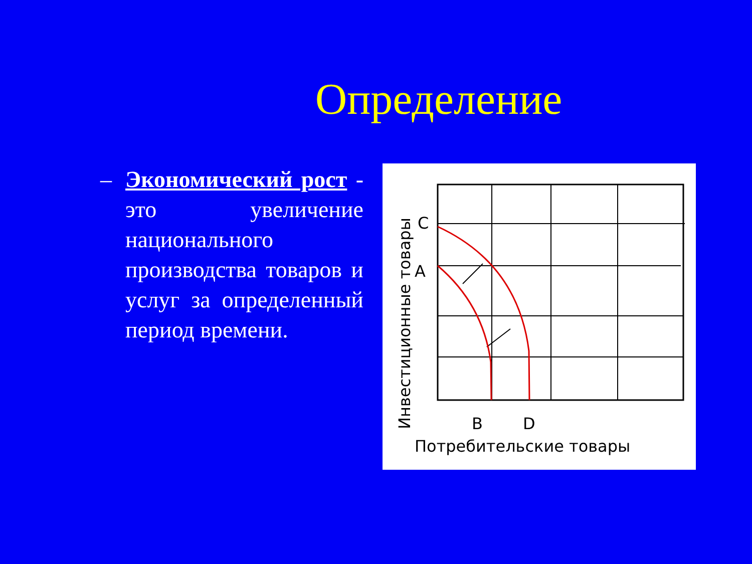Определение
– Экономический рост - это увеличение национального производства товаров и услуг за определенный период времени.
C
A
B
D
Потребительские товары
Инвестиционные товары